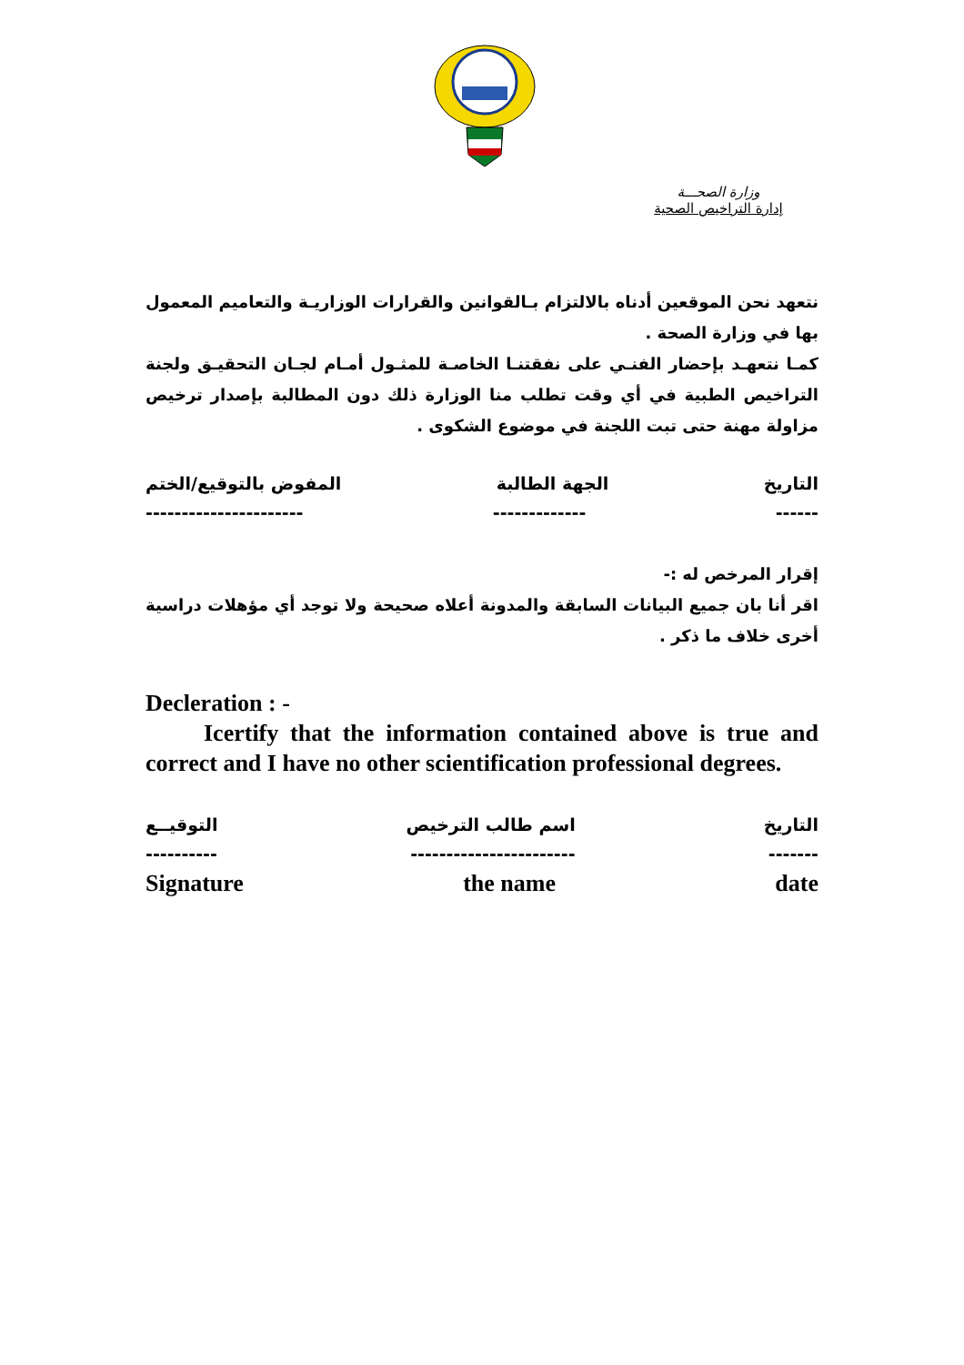وزارة الصحـــة
إدارة التراخيص الصحية
نتعهد نحن الموقعين أدناه بالالتزام بـالقوانين والقرارات الوزاريـة والتعاميم المعمول بها في وزارة الصحة .
كمـا نتعهـد بإحضار الفنـي على نفقتنـا الخاصـة للمثـول أمـام لجـان التحقيـق ولجنة التراخيص الطبية في أي وقت تطلب منا الوزارة ذلك دون المطالبة بإصدار ترخيص مزاولة مهنة حتى تبت اللجنة في موضوع الشكوى .
التاريخ الجهة الطالبة المفوض بالتوقيع/الختم
------ ------------- ----------------------
إقرار المرخص له :-
اقر أنا بان جميع البيانات السابقة والمدونة أعلاه صحيحة ولا توجد أي مؤهلات دراسية أخرى خلاف ما ذكر .
Decleration : -
Icertify that the information contained above is true and correct and I have no other scientification professional degrees.
التاريخ اسم طالب الترخيص التوقيــع
------- ----------------------- ----------
Signature the name date